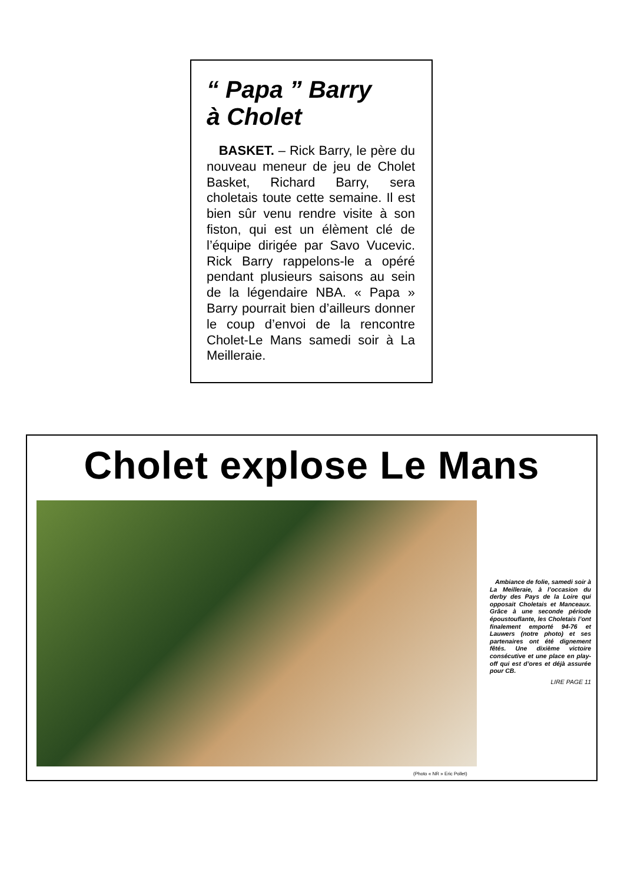“ Papa ” Barry
à Cholet
BASKET. – Rick Barry, le père du nouveau meneur de jeu de Cholet Basket, Richard Barry, sera choletais toute cette semaine. Il est bien sûr venu rendre visite à son fiston, qui est un élèment clé de l’équipe dirigée par Savo Vucevic. Rick Barry rappelons-le a opéré pendant plusieurs saisons au sein de la légendaire NBA. « Papa » Barry pourrait bien d’ailleurs donner le coup d’envoi de la rencontre Cholet-Le Mans samedi soir à La Meilleraie.
Cholet explose Le Mans
Ambiance de folie, samedi soir à La Meilleraie, à l’occasion du derby des Pays de la Loire qui opposait Choletais et Manceaux. Grâce à une seconde période époustouflante, les Choletais l’ont finalement emporté 94-76 et Lauwers (notre photo) et ses partenaires ont été dignement fêtés. Une dixième victoire consécutive et une place en play-off qui est d’ores et déjà assurée pour CB.
LIRE PAGE 11
(Photo « NR » Eric Pollet)